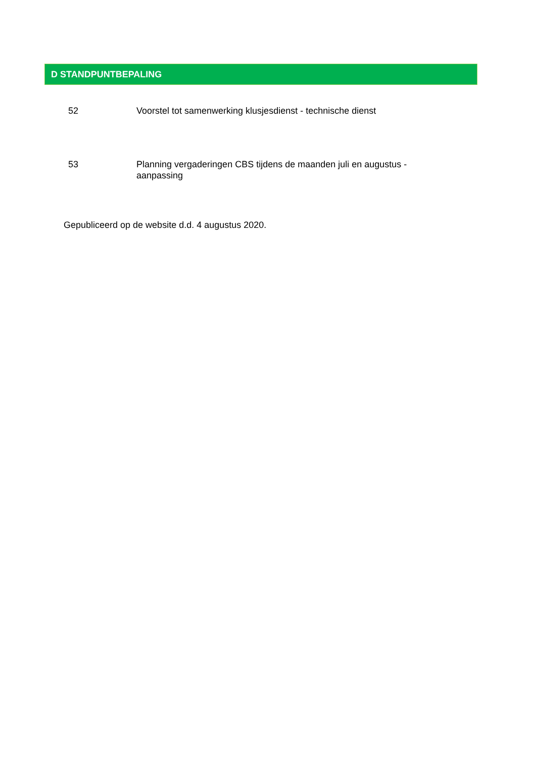D STANDPUNTBEPALING
52 Voorstel tot samenwerking klusjesdienst - technische dienst
53 Planning vergaderingen CBS tijdens de maanden juli en augustus - aanpassing
Gepubliceerd op de website d.d. 4 augustus 2020.